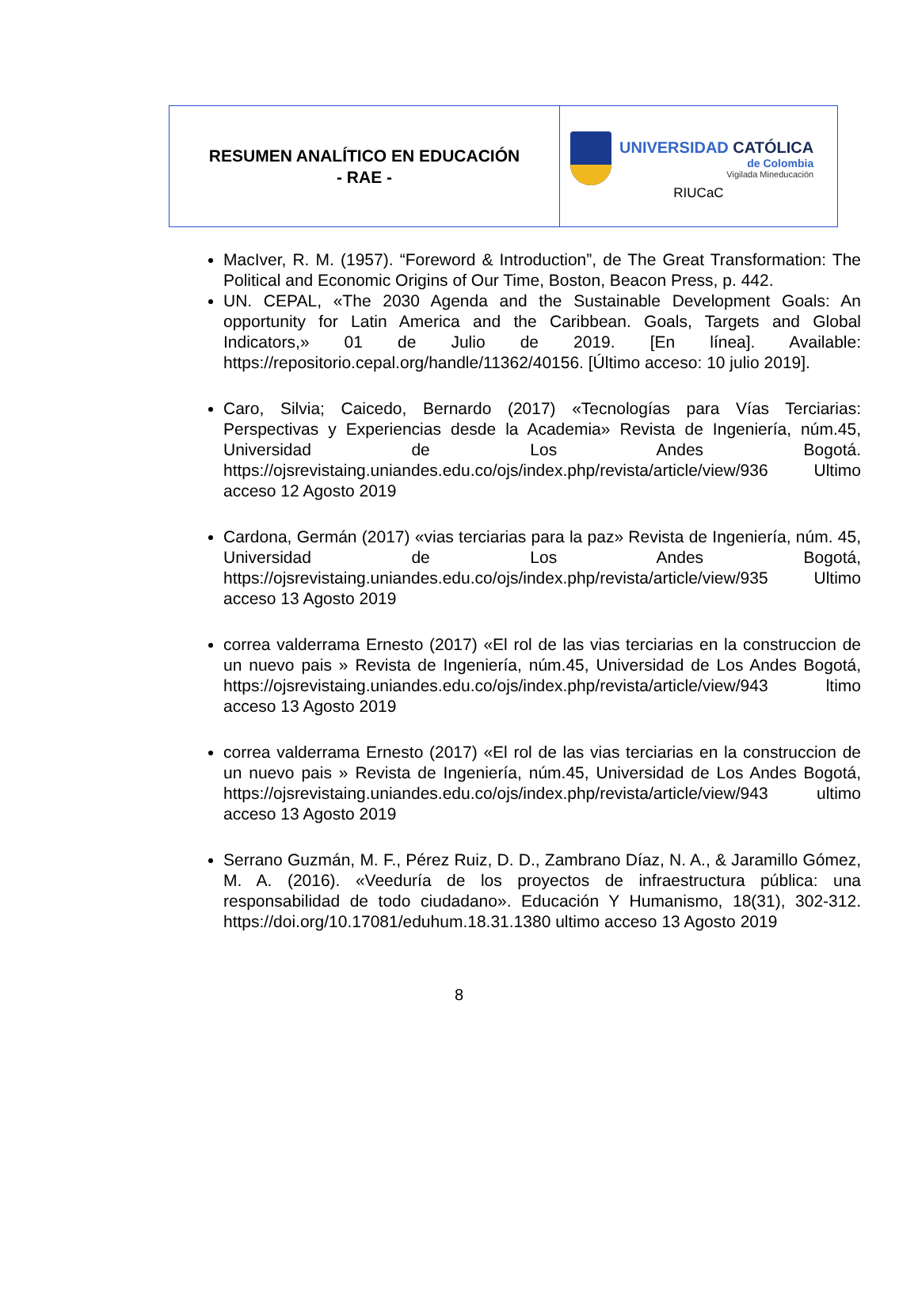| RESUMEN ANALÍTICO EN EDUCACIÓN - RAE - | UNIVERSIDAD CATÓLICA de Colombia Vigilada Mineducación RIUCaC |
MacIver, R. M. (1957). “Foreword & Introduction”, de The Great Transformation: The Political and Economic Origins of Our Time, Boston, Beacon Press, p. 442.
UN. CEPAL, «The 2030 Agenda and the Sustainable Development Goals: An opportunity for Latin America and the Caribbean. Goals, Targets and Global Indicators,» 01 de Julio de 2019. [En línea]. Available: https://repositorio.cepal.org/handle/11362/40156. [Último acceso: 10 julio 2019].
Caro, Silvia; Caicedo, Bernardo (2017) «Tecnologías para Vías Terciarias: Perspectivas y Experiencias desde la Academia» Revista de Ingeniería, núm.45, Universidad de Los Andes Bogotá. https://ojsrevistaing.uniandes.edu.co/ojs/index.php/revista/article/view/936 Ultimo acceso 12 Agosto 2019
Cardona, Germán (2017) «vias terciarias para la paz» Revista de Ingeniería, núm. 45, Universidad de Los Andes Bogotá, https://ojsrevistaing.uniandes.edu.co/ojs/index.php/revista/article/view/935 Ultimo acceso 13 Agosto 2019
correa valderrama Ernesto (2017) «El rol de las vias terciarias en la construccion de un nuevo pais » Revista de Ingeniería, núm.45, Universidad de Los Andes Bogotá, https://ojsrevistaing.uniandes.edu.co/ojs/index.php/revista/article/view/943 ltimo acceso 13 Agosto 2019
correa valderrama Ernesto (2017) «El rol de las vias terciarias en la construccion de un nuevo pais » Revista de Ingeniería, núm.45, Universidad de Los Andes Bogotá, https://ojsrevistaing.uniandes.edu.co/ojs/index.php/revista/article/view/943 ultimo acceso 13 Agosto 2019
Serrano Guzmán, M. F., Pérez Ruiz, D. D., Zambrano Díaz, N. A., & Jaramillo Gómez, M. A. (2016). «Veeduría de los proyectos de infraestructura pública: una responsabilidad de todo ciudadano». Educación Y Humanismo, 18(31), 302-312. https://doi.org/10.17081/eduhum.18.31.1380 ultimo acceso 13 Agosto 2019
8